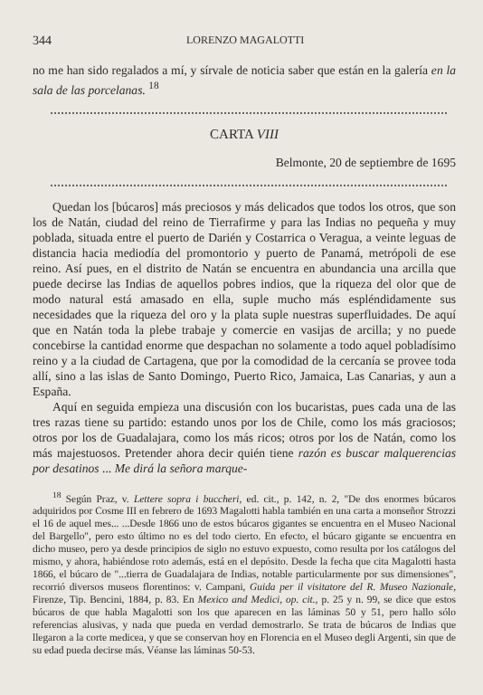344 LORENZO MAGALOTTI
no me han sido regalados a mí, y sírvale de noticia saber que están en la galería en la sala de las porcelanas. <sup>18</sup>
CARTA VIII
Belmonte, 20 de septiembre de 1695
Quedan los [búcaros] más preciosos y más delicados que todos los otros, que son los de Natán, ciudad del reino de Tierrafirme y para las Indias no pequeña y muy poblada, situada entre el puerto de Darién y Costarrica o Veragua, a veinte leguas de distancia hacia mediodía del promontorio y puerto de Panamá, metrópoli de ese reino. Así pues, en el distrito de Natán se encuentra en abundancia una arcilla que puede decirse las Indias de aquellos pobres indios, que la riqueza del olor que de modo natural está amasado en ella, suple mucho más espléndidamente sus necesidades que la riqueza del oro y la plata suple nuestras superfluidades. De aquí que en Natán toda la plebe trabaje y comercie en vasijas de arcilla; y no puede concebirse la cantidad enorme que despachan no solamente a todo aquel pobladísimo reino y a la ciudad de Cartagena, que por la comodidad de la cercanía se provee toda allí, sino a las islas de Santo Domingo, Puerto Rico, Jamaica, Las Canarias, y aun a España.
Aquí en seguida empieza una discusión con los bucaristas, pues cada una de las tres razas tiene su partido: estando unos por los de Chile, como los más graciosos; otros por los de Guadalajara, como los más ricos; otros por los de Natán, como los más majestuosos. Pretender ahora decir quién tiene razón es buscar malquerencias por desatinos ... Me dirá la señora marque-
<sup>18</sup> Según Praz, v. Lettere sopra i buccheri, ed. cit., p. 142, n. 2, "De dos enormes búcaros adquiridos por Cosme III en febrero de 1693 Magalotti habla también en una carta a monseñor Strozzi el 16 de aquel mes... ...Desde 1866 uno de estos búcaros gigantes se encuentra en el Museo Nacional del Bargello", pero esto último no es del todo cierto. En efecto, el búcaro gigante se encuentra en dicho museo, pero ya desde principios de siglo no estuvo expuesto, como resulta por los catálogos del mismo, y ahora, habiéndose roto además, está en el depósito. Desde la fecha que cita Magalotti hasta 1866, el búcaro de "...tierra de Guadalajara de Indias, notable particularmente por sus dimensiones", recorrió diversos museos florentinos: v. Campani, Guida per il visitatore del R. Museo Nazionale, Firenze, Tip. Bencini, 1884, p. 83. En Mexico and Medici, op. cit., p. 25 y n. 99, se dice que estos búcaros de que habla Magalotti son los que aparecen en las láminas 50 y 51, pero hallo sólo referencias alusivas, y nada que pueda en verdad demostrarlo. Se trata de búcaros de Indias que llegaron a la corte medicea, y que se conservan hoy en Florencia en el Museo degli Argenti, sin que de su edad pueda decirse más. Véanse las láminas 50-53.